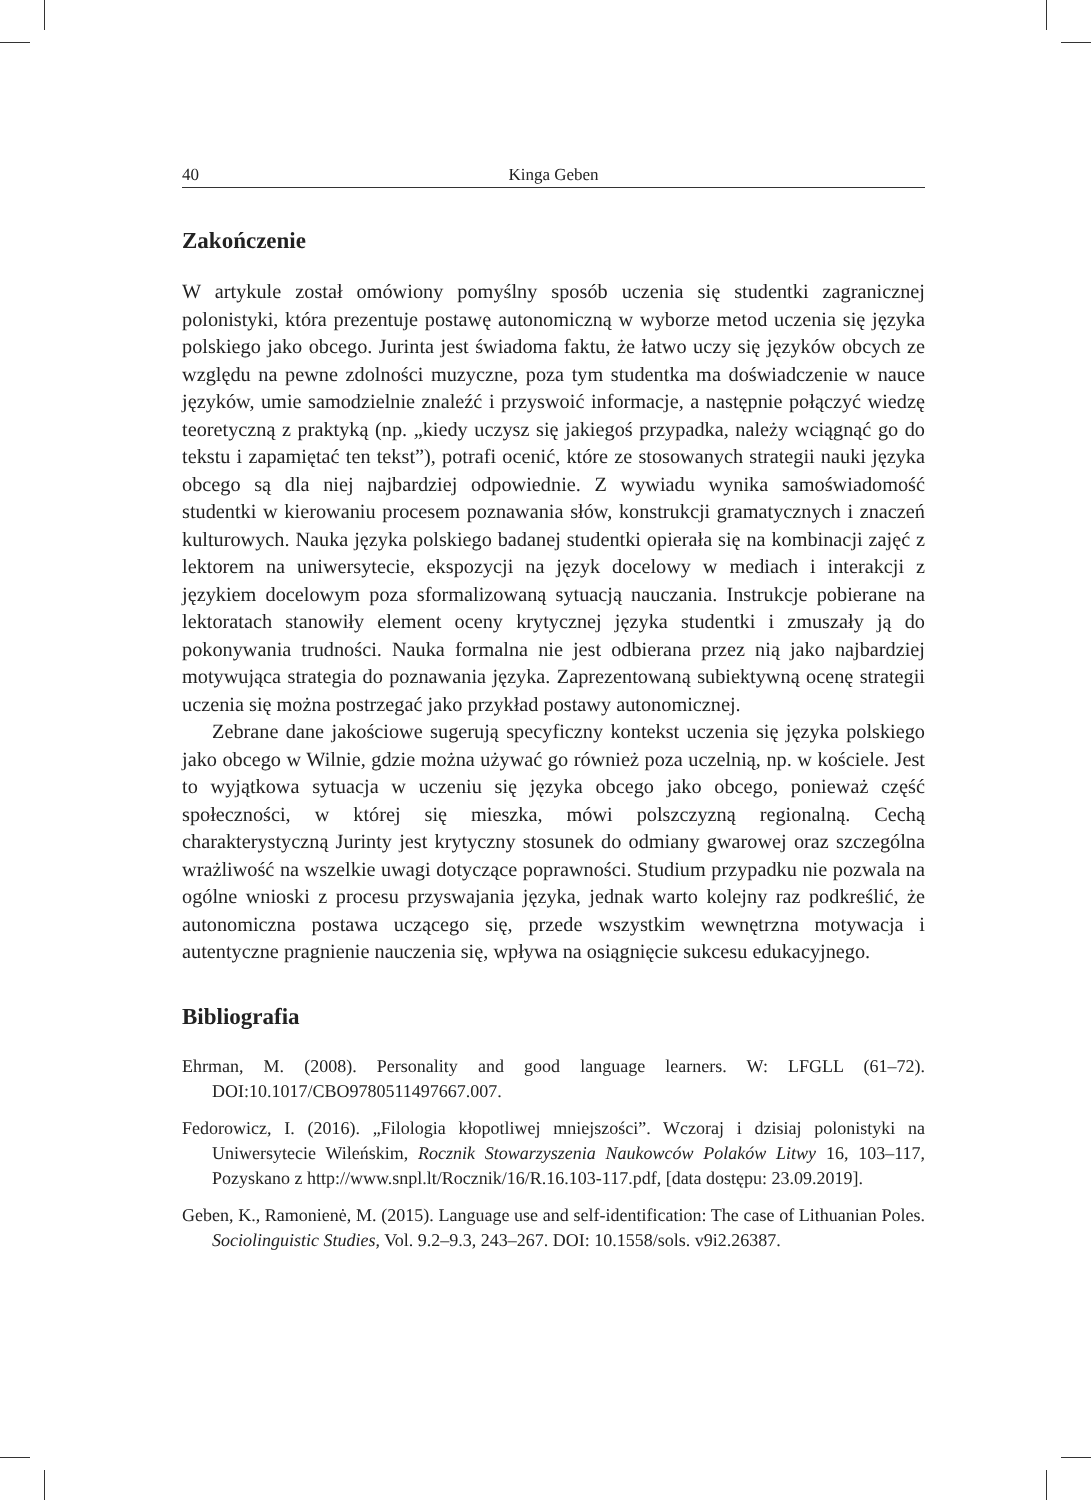40 Kinga Geben
Zakończenie
W artykule został omówiony pomyślny sposób uczenia się studentki zagranicznej polonistyki, która prezentuje postawę autonomiczną w wyborze metod uczenia się języka polskiego jako obcego. Jurinta jest świadoma faktu, że łatwo uczy się języków obcych ze względu na pewne zdolności muzyczne, poza tym studentka ma doświadczenie w nauce języków, umie samodzielnie znaleźć i przyswoić informacje, a następnie połączyć wiedzę teoretyczną z praktyką (np. „kiedy uczysz się jakiegoś przypadka, należy wciągnąć go do tekstu i zapamiętać ten tekst”), potrafi ocenić, które ze stosowanych strategii nauki języka obcego są dla niej najbardziej odpowiednie. Z wywiadu wynika samoświadomość studentki w kierowaniu procesem poznawania słów, konstrukcji gramatycznych i znaczeń kulturowych. Nauka języka polskiego badanej studentki opierała się na kombinacji zajęć z lektorem na uniwersytecie, ekspozycji na język docelowy w mediach i interakcji z językiem docelowym poza sformalizowaną sytuacją nauczania. Instrukcje pobierane na lektoratach stanowiły element oceny krytycznej języka studentki i zmuszały ją do pokonywania trudności. Nauka formalna nie jest odbierana przez nią jako najbardziej motywująca strategia do poznawania języka. Zaprezentowaną subiektywną ocenę strategii uczenia się można postrzegać jako przykład postawy autonomicznej.
Zebrane dane jakościowe sugerują specyficzny kontekst uczenia się języka polskiego jako obcego w Wilnie, gdzie można używać go również poza uczelnią, np. w kościele. Jest to wyjątkowa sytuacja w uczeniu się języka obcego jako obcego, ponieważ część społeczności, w której się mieszka, mówi polszczyzną regionalną. Cechą charakterystyczną Jurinty jest krytyczny stosunek do odmiany gwarowej oraz szczególna wrażliwość na wszelkie uwagi dotyczące poprawności. Studium przypadku nie pozwala na ogólne wnioski z procesu przyswajania języka, jednak warto kolejny raz podkreślić, że autonomiczna postawa uczącego się, przede wszystkim wewnętrzna motywacja i autentyczne pragnienie nauczenia się, wpływa na osiągnięcie sukcesu edukacyjnego.
Bibliografia
Ehrman, M. (2008). Personality and good language learners. W: LFGLL (61–72). DOI:10.1017/CBO9780511497667.007.
Fedorowicz, I. (2016). „Filologia kłopotliwej mniejszości”. Wczoraj i dzisiaj polonistyki na Uniwersytecie Wileńskim, Rocznik Stowarzyszenia Naukowców Polaków Litwy 16, 103–117, Pozyskano z http://www.snpl.lt/Rocznik/16/R.16.103-117.pdf, [data dostępu: 23.09.2019].
Geben, K., Ramonienė, M. (2015). Language use and self-identification: The case of Lithuanian Poles. Sociolinguistic Studies, Vol. 9.2–9.3, 243–267. DOI: 10.1558/sols. v9i2.26387.